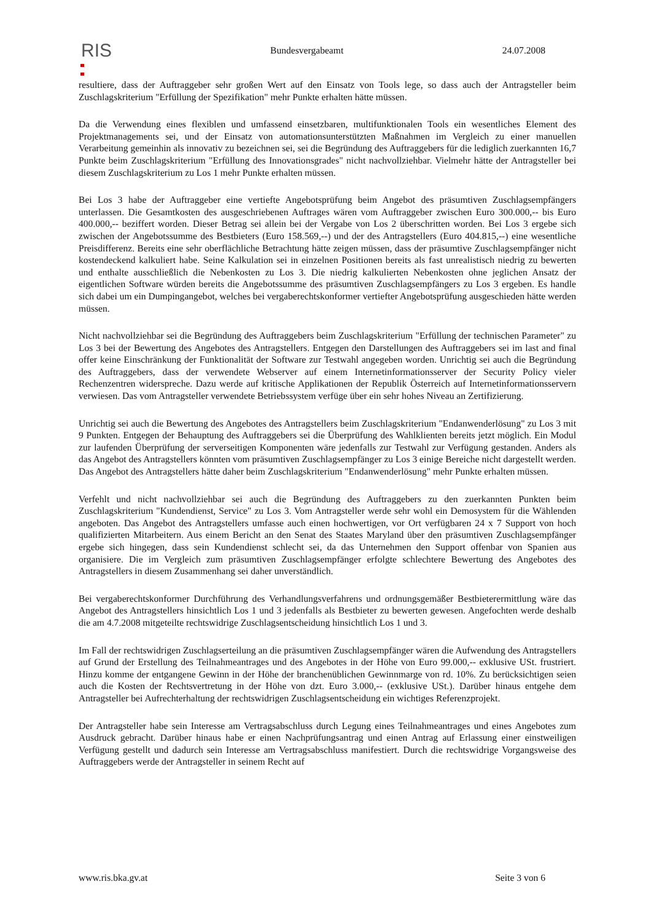RIS Bundesvergabeamt 24.07.2008
resultiere, dass der Auftraggeber sehr großen Wert auf den Einsatz von Tools lege, so dass auch der Antragsteller beim Zuschlagskriterium "Erfüllung der Spezifikation" mehr Punkte erhalten hätte müssen.
Da die Verwendung eines flexiblen und umfassend einsetzbaren, multifunktionalen Tools ein wesentliches Element des Projektmanagements sei, und der Einsatz von automationsunterstützten Maßnahmen im Vergleich zu einer manuellen Verarbeitung gemeinhin als innovativ zu bezeichnen sei, sei die Begründung des Auftraggebers für die lediglich zuerkannten 16,7 Punkte beim Zuschlagskriterium "Erfüllung des Innovationsgrades" nicht nachvollziehbar. Vielmehr hätte der Antragsteller bei diesem Zuschlagskriterium zu Los 1 mehr Punkte erhalten müssen.
Bei Los 3 habe der Auftraggeber eine vertiefte Angebotsprüfung beim Angebot des präsumtiven Zuschlagsempfängers unterlassen. Die Gesamtkosten des ausgeschriebenen Auftrages wären vom Auftraggeber zwischen Euro 300.000,-- bis Euro 400.000,-- beziffert worden. Dieser Betrag sei allein bei der Vergabe von Los 2 überschritten worden. Bei Los 3 ergebe sich zwischen der Angebotssumme des Bestbieters (Euro 158.569,--) und der des Antragstellers (Euro 404.815,--) eine wesentliche Preisdifferenz. Bereits eine sehr oberflächliche Betrachtung hätte zeigen müssen, dass der präsumtive Zuschlagsempfänger nicht kostendeckend kalkuliert habe. Seine Kalkulation sei in einzelnen Positionen bereits als fast unrealistisch niedrig zu bewerten und enthalte ausschließlich die Nebenkosten zu Los 3. Die niedrig kalkulierten Nebenkosten ohne jeglichen Ansatz der eigentlichen Software würden bereits die Angebotssumme des präsumtiven Zuschlagsempfängers zu Los 3 ergeben. Es handle sich dabei um ein Dumpingangebot, welches bei vergaberechtskonformer vertiefter Angebotsprüfung ausgeschieden hätte werden müssen.
Nicht nachvollziehbar sei die Begründung des Auftraggebers beim Zuschlagskriterium "Erfüllung der technischen Parameter" zu Los 3 bei der Bewertung des Angebotes des Antragstellers. Entgegen den Darstellungen des Auftraggebers sei im last and final offer keine Einschränkung der Funktionalität der Software zur Testwahl angegeben worden. Unrichtig sei auch die Begründung des Auftraggebers, dass der verwendete Webserver auf einem Internetinformationsserver der Security Policy vieler Rechenzentren widerspreche. Dazu werde auf kritische Applikationen der Republik Österreich auf Internetinformationsservern verwiesen. Das vom Antragsteller verwendete Betriebssystem verfüge über ein sehr hohes Niveau an Zertifizierung.
Unrichtig sei auch die Bewertung des Angebotes des Antragstellers beim Zuschlagskriterium "Endanwenderlösung" zu Los 3 mit 9 Punkten. Entgegen der Behauptung des Auftraggebers sei die Überprüfung des Wahlklienten bereits jetzt möglich. Ein Modul zur laufenden Überprüfung der serverseitigen Komponenten wäre jedenfalls zur Testwahl zur Verfügung gestanden. Anders als das Angebot des Antragstellers könnten vom präsumtiven Zuschlagsempfänger zu Los 3 einige Bereiche nicht dargestellt werden. Das Angebot des Antragstellers hätte daher beim Zuschlagskriterium "Endanwenderlösung" mehr Punkte erhalten müssen.
Verfehlt und nicht nachvollziehbar sei auch die Begründung des Auftraggebers zu den zuerkannten Punkten beim Zuschlagskriterium "Kundendienst, Service" zu Los 3. Vom Antragsteller werde sehr wohl ein Demosystem für die Wählenden angeboten. Das Angebot des Antragstellers umfasse auch einen hochwertigen, vor Ort verfügbaren 24 x 7 Support von hoch qualifizierten Mitarbeitern. Aus einem Bericht an den Senat des Staates Maryland über den präsumtiven Zuschlagsempfänger ergebe sich hingegen, dass sein Kundendienst schlecht sei, da das Unternehmen den Support offenbar von Spanien aus organisiere. Die im Vergleich zum präsumtiven Zuschlagsempfänger erfolgte schlechtere Bewertung des Angebotes des Antragstellers in diesem Zusammenhang sei daher unverständlich.
Bei vergaberechtskonformer Durchführung des Verhandlungsverfahrens und ordnungsgemäßer Bestbieterermittlung wäre das Angebot des Antragstellers hinsichtlich Los 1 und 3 jedenfalls als Bestbieter zu bewerten gewesen. Angefochten werde deshalb die am 4.7.2008 mitgeteilte rechtswidrige Zuschlagsentscheidung hinsichtlich Los 1 und 3.
Im Fall der rechtswidrigen Zuschlagserteilung an die präsumtiven Zuschlagsempfänger wären die Aufwendung des Antragstellers auf Grund der Erstellung des Teilnahmeantrages und des Angebotes in der Höhe von Euro 99.000,-- exklusive USt. frustriert. Hinzu komme der entgangene Gewinn in der Höhe der branchenüblichen Gewinnmarge von rd. 10%. Zu berücksichtigen seien auch die Kosten der Rechtsvertretung in der Höhe von dzt. Euro 3.000,-- (exklusive USt.). Darüber hinaus entgehe dem Antragsteller bei Aufrechterhaltung der rechtswidrigen Zuschlagsentscheidung ein wichtiges Referenzprojekt.
Der Antragsteller habe sein Interesse am Vertragsabschluss durch Legung eines Teilnahmeantrages und eines Angebotes zum Ausdruck gebracht. Darüber hinaus habe er einen Nachprüfungsantrag und einen Antrag auf Erlassung einer einstweiligen Verfügung gestellt und dadurch sein Interesse am Vertragsabschluss manifestiert. Durch die rechtswidrige Vorgangsweise des Auftraggebers werde der Antragsteller in seinem Recht auf
www.ris.bka.gv.at Seite 3 von 6